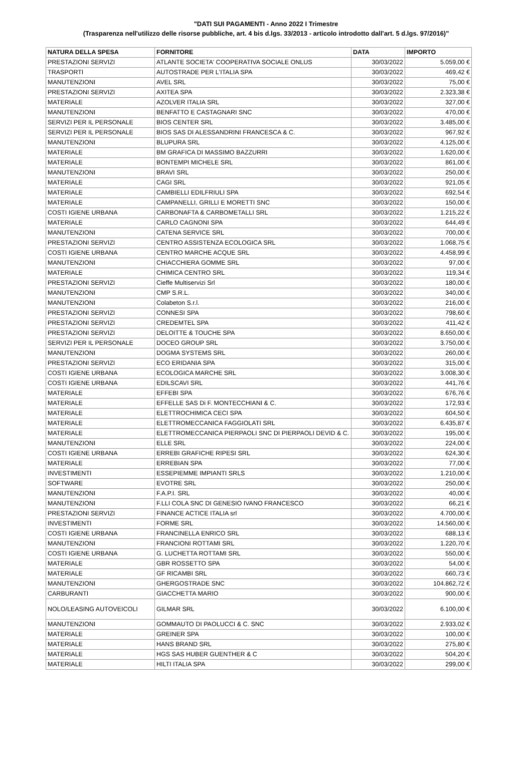"DATI SUI PAGAMENTI - Anno 2022 I Trimestre
(Trasparenza nell'utilizzo delle risorse pubbliche, art. 4 bis d.lgs. 33/2013 - articolo introdotto dall'art. 5 d.lgs. 97/2016)"
| NATURA DELLA SPESA | FORNITORE | DATA | IMPORTO |
| --- | --- | --- | --- |
| PRESTAZIONI SERVIZI | ATLANTE SOCIETA' COOPERATIVA SOCIALE ONLUS | 30/03/2022 | 5.059,00 € |
| TRASPORTI | AUTOSTRADE PER L'ITALIA SPA | 30/03/2022 | 469,42 € |
| MANUTENZIONI | AVEL SRL | 30/03/2022 | 75,00 € |
| PRESTAZIONI SERVIZI | AXITEA SPA | 30/03/2022 | 2.323,38 € |
| MATERIALE | AZOLVER ITALIA SRL | 30/03/2022 | 327,00 € |
| MANUTENZIONI | BENFATTO E CASTAGNARI SNC | 30/03/2022 | 470,00 € |
| SERVIZI PER IL PERSONALE | BIOS CENTER SRL | 30/03/2022 | 3.485,00 € |
| SERVIZI PER IL PERSONALE | BIOS SAS DI ALESSANDRINI FRANCESCA & C. | 30/03/2022 | 967,92 € |
| MANUTENZIONI | BLUPURA SRL | 30/03/2022 | 4.125,00 € |
| MATERIALE | BM GRAFICA DI MASSIMO BAZZURRI | 30/03/2022 | 1.620,00 € |
| MATERIALE | BONTEMPI MICHELE SRL | 30/03/2022 | 861,00 € |
| MANUTENZIONI | BRAVI SRL | 30/03/2022 | 250,00 € |
| MATERIALE | CAGI SRL | 30/03/2022 | 921,05 € |
| MATERIALE | CAMBIELLI EDILFRIULI SPA | 30/03/2022 | 692,54 € |
| MATERIALE | CAMPANELLI, GRILLI E MORETTI SNC | 30/03/2022 | 150,00 € |
| COSTI IGIENE URBANA | CARBONAFTA & CARBOMETALLI SRL | 30/03/2022 | 1.215,22 € |
| MATERIALE | CARLO CAGNONI SPA | 30/03/2022 | 644,49 € |
| MANUTENZIONI | CATENA SERVICE SRL | 30/03/2022 | 700,00 € |
| PRESTAZIONI SERVIZI | CENTRO ASSISTENZA ECOLOGICA SRL | 30/03/2022 | 1.068,75 € |
| COSTI IGIENE URBANA | CENTRO MARCHE ACQUE SRL | 30/03/2022 | 4.458,99 € |
| MANUTENZIONI | CHIACCHIERA GOMME SRL | 30/03/2022 | 97,00 € |
| MATERIALE | CHIMICA CENTRO SRL | 30/03/2022 | 119,34 € |
| PRESTAZIONI SERVIZI | Cieffe Multiservizi Srl | 30/03/2022 | 180,00 € |
| MANUTENZIONI | CMP S.R.L. | 30/03/2022 | 340,00 € |
| MANUTENZIONI | Colabeton S.r.l. | 30/03/2022 | 216,00 € |
| PRESTAZIONI SERVIZI | CONNESI SPA | 30/03/2022 | 798,60 € |
| PRESTAZIONI SERVIZI | CREDEMTEL SPA | 30/03/2022 | 411,42 € |
| PRESTAZIONI SERVIZI | DELOITTE & TOUCHE SPA | 30/03/2022 | 8.650,00 € |
| SERVIZI PER IL PERSONALE | DOCEO GROUP SRL | 30/03/2022 | 3.750,00 € |
| MANUTENZIONI | DOGMA SYSTEMS SRL | 30/03/2022 | 260,00 € |
| PRESTAZIONI SERVIZI | ECO ERIDANIA SPA | 30/03/2022 | 315,00 € |
| COSTI IGIENE URBANA | ECOLOGICA MARCHE SRL | 30/03/2022 | 3.008,30 € |
| COSTI IGIENE URBANA | EDILSCAVI SRL | 30/03/2022 | 441,76 € |
| MATERIALE | EFFEBI SPA | 30/03/2022 | 676,76 € |
| MATERIALE | EFFELLE SAS Di F. MONTECCHIANI & C. | 30/03/2022 | 172,93 € |
| MATERIALE | ELETTROCHIMICA CECI SPA | 30/03/2022 | 604,50 € |
| MATERIALE | ELETTROMECCANICA FAGGIOLATI SRL | 30/03/2022 | 6.435,87 € |
| MATERIALE | ELETTROMECCANICA PIERPAOLI SNC DI PIERPAOLI DEVID & C. | 30/03/2022 | 195,00 € |
| MANUTENZIONI | ELLE SRL | 30/03/2022 | 224,00 € |
| COSTI IGIENE URBANA | ERREBI GRAFICHE RIPESI SRL | 30/03/2022 | 624,30 € |
| MATERIALE | ERREBIAN SPA | 30/03/2022 | 77,00 € |
| INVESTIMENTI | ESSEPIEMME IMPIANTI SRLS | 30/03/2022 | 1.210,00 € |
| SOFTWARE | EVOTRE SRL | 30/03/2022 | 250,00 € |
| MANUTENZIONI | F.A.P.I. SRL | 30/03/2022 | 40,00 € |
| MANUTENZIONI | F.LLI COLA SNC DI GENESIO IVANO FRANCESCO | 30/03/2022 | 66,21 € |
| PRESTAZIONI SERVIZI | FINANCE ACTICE ITALIA srl | 30/03/2022 | 4.700,00 € |
| INVESTIMENTI | FORME SRL | 30/03/2022 | 14.560,00 € |
| COSTI IGIENE URBANA | FRANCINELLA ENRICO SRL | 30/03/2022 | 688,13 € |
| MANUTENZIONI | FRANCIONI ROTTAMI SRL | 30/03/2022 | 1.220,70 € |
| COSTI IGIENE URBANA | G. LUCHETTA ROTTAMI SRL | 30/03/2022 | 550,00 € |
| MATERIALE | GBR ROSSETTO SPA | 30/03/2022 | 54,00 € |
| MATERIALE | GF RICAMBI SRL | 30/03/2022 | 660,73 € |
| MANUTENZIONI | GHERGOSTRADE SNC | 30/03/2022 | 104.862,72 € |
| CARBURANTI | GIACCHETTA MARIO | 30/03/2022 | 900,00 € |
| NOLO/LEASING AUTOVEICOLI | GILMAR SRL | 30/03/2022 | 6.100,00 € |
| MANUTENZIONI | GOMMAUTO DI PAOLUCCI & C. SNC | 30/03/2022 | 2.933,02 € |
| MATERIALE | GREINER SPA | 30/03/2022 | 100,00 € |
| MATERIALE | HANS BRAND SRL | 30/03/2022 | 275,80 € |
| MATERIALE | HGS SAS HUBER GUENTHER & C | 30/03/2022 | 504,20 € |
| MATERIALE | HILTI ITALIA SPA | 30/03/2022 | 299,00 € |